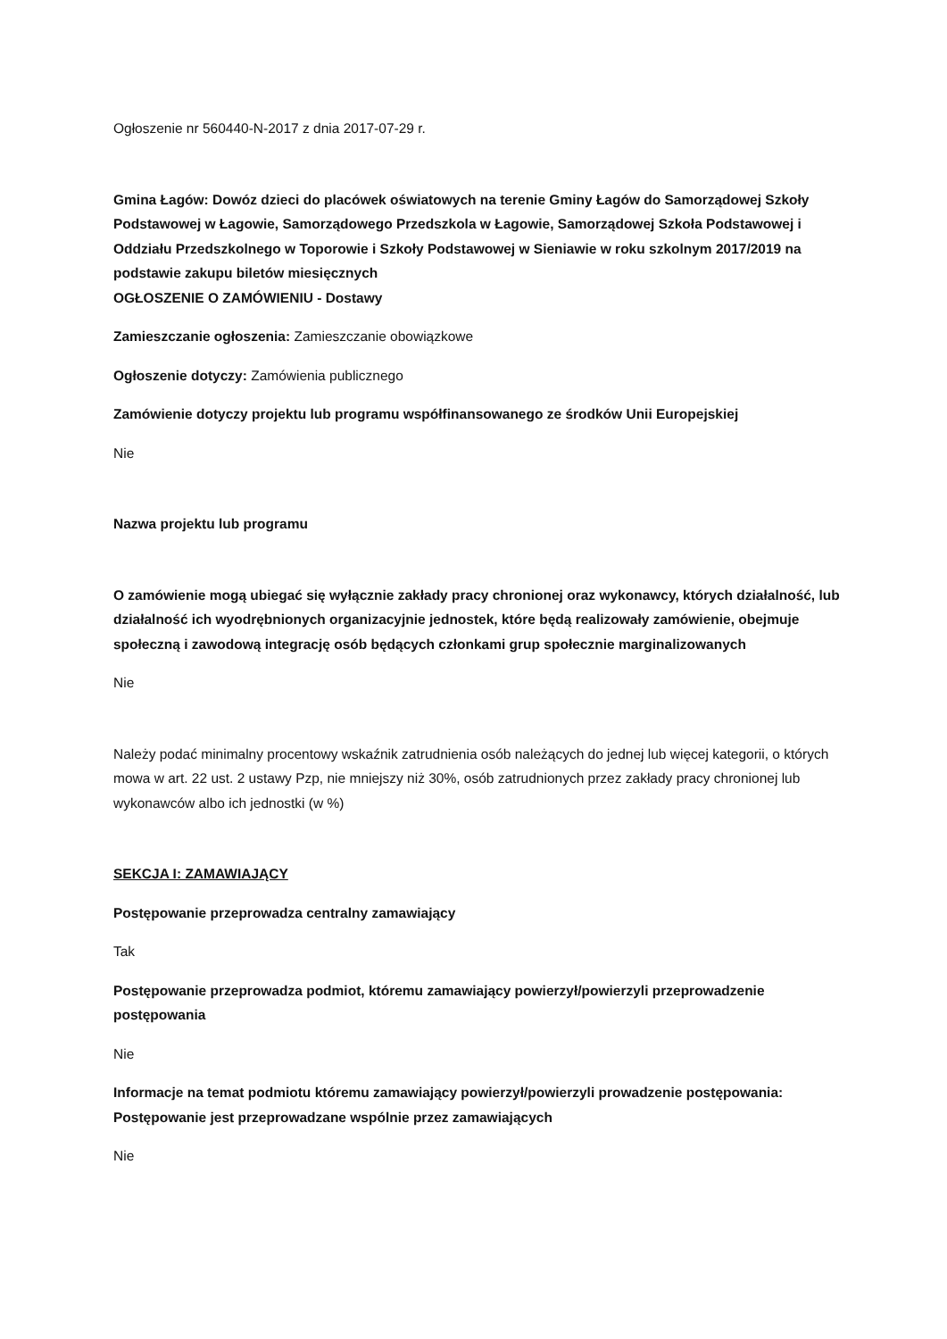Ogłoszenie nr 560440-N-2017 z dnia 2017-07-29 r.
Gmina Łagów: Dowóz dzieci do placówek oświatowych na terenie Gminy Łagów do Samorządowej Szkoły Podstawowej w Łagowie, Samorządowego Przedszkola w Łagowie, Samorządowej Szkoła Podstawowej i Oddziału Przedszkolnego w Toporowie i Szkoły Podstawowej w Sieniawie w roku szkolnym 2017/2019 na podstawie zakupu biletów miesięcznych
OGŁOSZENIE O ZAMÓWIENIU - Dostawy
Zamieszczanie ogłoszenia: Zamieszczanie obowiązkowe
Ogłoszenie dotyczy: Zamówienia publicznego
Zamówienie dotyczy projektu lub programu współfinansowanego ze środków Unii Europejskiej
Nie
Nazwa projektu lub programu
O zamówienie mogą ubiegać się wyłącznie zakłady pracy chronionej oraz wykonawcy, których działalność, lub działalność ich wyodrębnionych organizacyjnie jednostek, które będą realizowały zamówienie, obejmuje społeczną i zawodową integrację osób będących członkami grup społecznie marginalizowanych
Nie
Należy podać minimalny procentowy wskaźnik zatrudnienia osób należących do jednej lub więcej kategorii, o których mowa w art. 22 ust. 2 ustawy Pzp, nie mniejszy niż 30%, osób zatrudnionych przez zakłady pracy chronionej lub wykonawców albo ich jednostki (w %)
SEKCJA I: ZAMAWIAJĄCY
Postępowanie przeprowadza centralny zamawiający
Tak
Postępowanie przeprowadza podmiot, któremu zamawiający powierzył/powierzyli przeprowadzenie postępowania
Nie
Informacje na temat podmiotu któremu zamawiający powierzył/powierzyli prowadzenie postępowania:
Postępowanie jest przeprowadzane wspólnie przez zamawiających
Nie